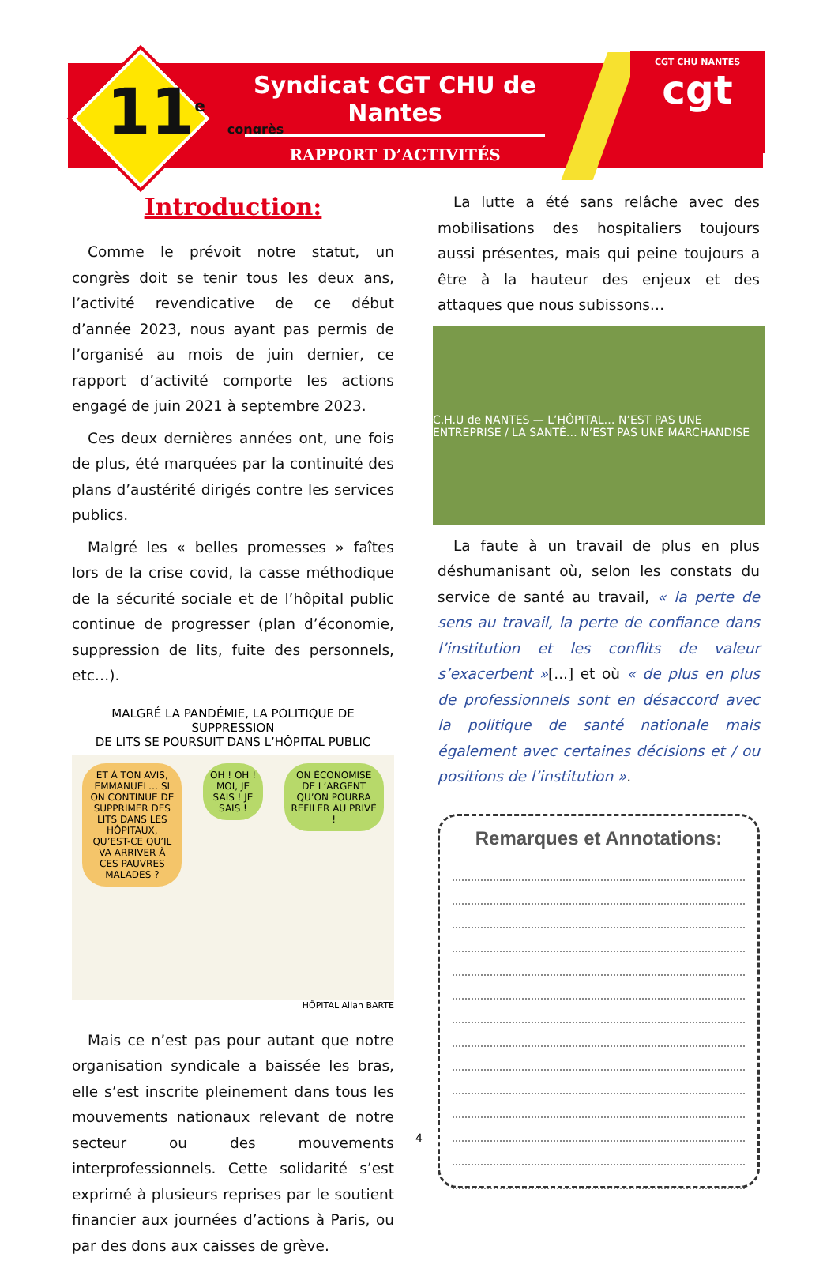CGT CHU NANTES
cgt
11<sup>e</sup> congrès
Syndicat CGT CHU de Nantes
RAPPORT D’ACTIVITÉS
Introduction:
Comme le prévoit notre statut, un congrès doit se tenir tous les deux ans, l’activité revendicative de ce début d’année 2023, nous ayant pas permis de l’organisé au mois de juin dernier, ce rapport d’activité comporte les actions engagé de juin 2021 à septembre 2023.
Ces deux dernières années ont, une fois de plus, été marquées par la continuité des plans d’austérité dirigés contre les services publics.
Malgré les « belles promesses » faîtes lors de la crise covid, la casse méthodique de la sécurité sociale et de l’hôpital public continue de progresser (plan d’économie, suppression de lits, fuite des personnels, etc…).
MALGRÉ LA PANDÉMIE, LA POLITIQUE DE SUPPRESSION
DE LITS SE POURSUIT DANS L’HÔPITAL PUBLIC
ET À TON AVIS, EMMANUEL… SI ON CONTINUE DE SUPPRIMER DES LITS DANS LES HÔPITAUX, QU’EST-CE QU’IL VA ARRIVER À CES PAUVRES MALADES ?
OH ! OH ! MOI, JE SAIS ! JE SAIS !
ON ÉCONOMISE DE L’ARGENT QU’ON POURRA REFILER AU PRIVÉ !
HÔPITAL Allan BARTE
Mais ce n’est pas pour autant que notre organisation syndicale a baissée les bras, elle s’est inscrite pleinement dans tous les mouvements nationaux relevant de notre secteur ou des mouvements interprofessionnels. Cette solidarité s’est exprimé à plusieurs reprises par le soutient financier aux journées d’actions à Paris, ou par des dons aux caisses de grève.
La lutte a été sans relâche avec des mobilisations des hospitaliers toujours aussi présentes, mais qui peine toujours a être à la hauteur des enjeux et des attaques que nous subissons…
C.H.U de NANTES — L’HÔPITAL… N’EST PAS UNE ENTREPRISE / LA SANTÉ… N’EST PAS UNE MARCHANDISE
La faute à un travail de plus en plus déshumanisant où, selon les constats du service de santé au travail, « la perte de sens au travail, la perte de confiance dans l’institution et les conflits de valeur s’exacerbent »[...] et où « de plus en plus de professionnels sont en désaccord avec la politique de santé nationale mais également avec certaines décisions et / ou positions de l’institution ».
Remarques et Annotations:
4